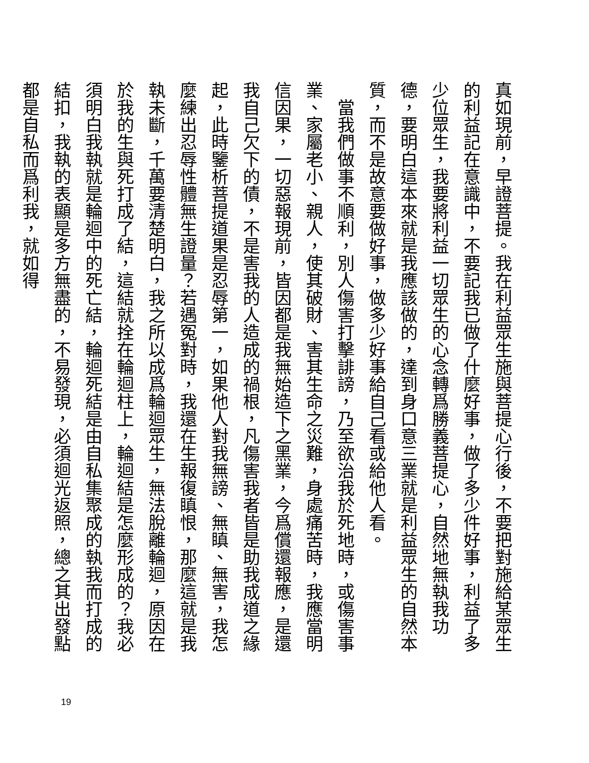真如現前，早證菩提。我在利益眾生施與菩提心行後，不要把對施給某眾生的利益記在意識中，不要記我已做了什麼好事，做了多少件好事，利益了多少位眾生，我要將利益一切眾生的心念轉爲勝義菩提心，自然地無執我功德，要明白這本來就是我應該做的，達到身口意三業就是利益眾生的自然本質，而不是故意要做好事，做多少好事給自己看或給他人看。
　當我們做事不順利，別人傷害打擊誹謗，乃至欲治我於死地時，或傷害事業、家屬老小、親人，使其破財、害其生命之災難，身處痛苦時，我應當明信因果，一切惡報現前，皆因都是我無始造下之黑業，今爲償還報應，是還我自己欠下的債，不是害我的人造成的禍根，凡傷害我者皆是助我成道之緣起，此時鑒析菩提道果是忍辱第一，如果他人對我無謗、無瞋、無害，我怎麼練出忍辱性體無生證量？若遇冤對時，我還在生報復瞋恨，那麼這就是我執未斷，千萬要清楚明白，我之所以成爲輪迴眾生，無法脫離輪迴，原因在於我的生與死打成了結，這結就拴在輪迴柱上，輪迴結是怎麼形成的？我必須明白我執就是輪迴中的死亡結，輪迴死結是由自私集聚成的執我而打成的結扣，我執的表顯是多方無盡的，不易發現，必須迴光返照，總之其出發點都是自私而爲利我，就如得
19